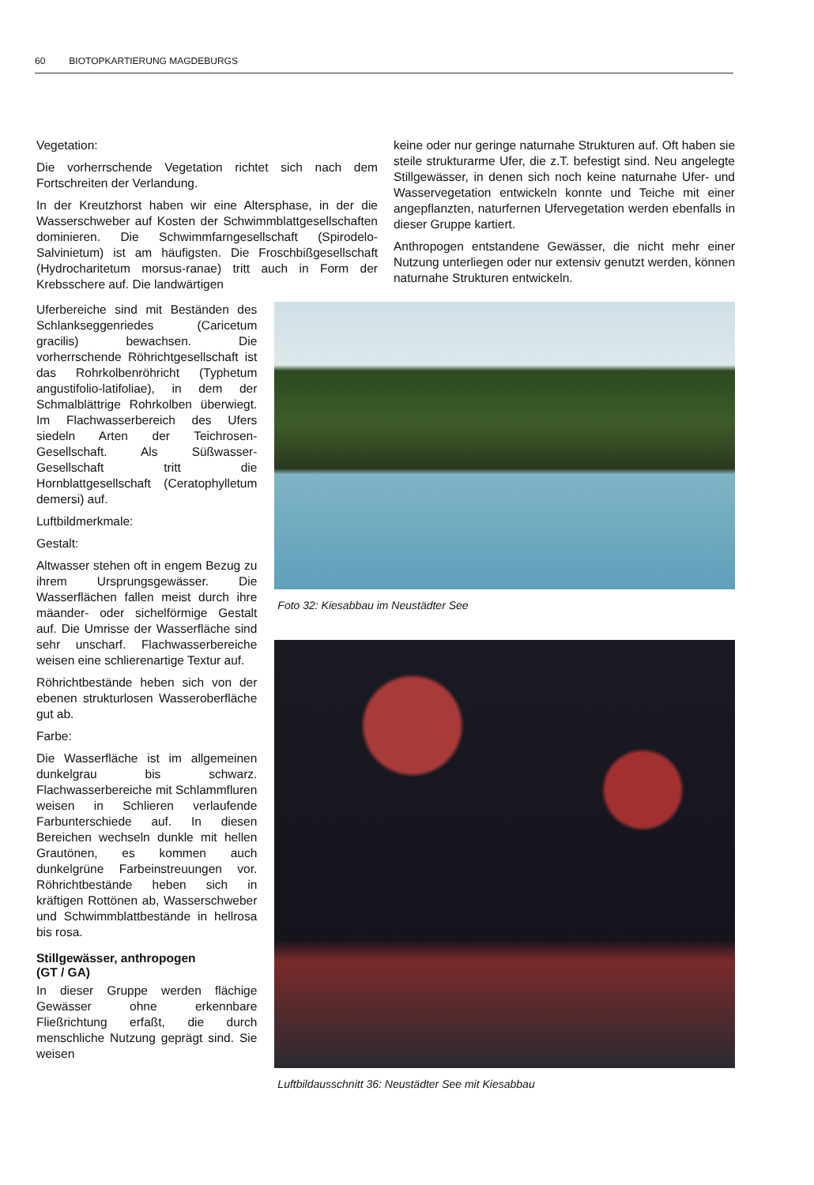60 BIOTOPKARTIERUNG MAGDEBURGS
Vegetation:
Die vorherrschende Vegetation richtet sich nach dem Fortschreiten der Verlandung.
In der Kreutzhorst haben wir eine Altersphase, in der die Wasserschweber auf Kosten der Schwimmblattgesellschaften dominieren. Die Schwimmfarngesellschaft (Spirodelo-Salvinietum) ist am häufigsten. Die Froschbißgesellschaft (Hydrocharitetum morsus-ranae) tritt auch in Form der Krebsschere auf. Die landwärtigen
keine oder nur geringe naturnahe Strukturen auf. Oft haben sie steile strukturarme Ufer, die z.T. befestigt sind. Neu angelegte Stillgewässer, in denen sich noch keine naturnahe Ufer- und Wasservegetation entwickeln konnte und Teiche mit einer angepflanzten, naturfernen Ufervegetation werden ebenfalls in dieser Gruppe kartiert.
Anthropogen entstandene Gewässer, die nicht mehr einer Nutzung unterliegen oder nur extensiv genutzt werden, können naturnahe Strukturen entwickeln.
Uferbereiche sind mit Beständen des Schlankseggenriedes (Caricetum gracilis) bewachsen. Die vorherrschende Röhrichtgesellschaft ist das Rohrkolbenröhricht (Typhetum angustifolio-latifoliae), in dem der Schmalblättrige Rohrkolben überwiegt. Im Flachwasserbereich des Ufers siedeln Arten der Teichrosen-Gesellschaft. Als Süßwasser-Gesellschaft tritt die Hornblattgesellschaft (Ceratophylletum demersi) auf.
Luftbildmerkmale:
Gestalt:
Altwasser stehen oft in engem Bezug zu ihrem Ursprungsgewässer. Die Wasserflächen fallen meist durch ihre mäander- oder sichelförmige Gestalt auf. Die Umrisse der Wasserfläche sind sehr unscharf. Flachwasserbereiche weisen eine schlierenartige Textur auf.
Röhrichtbestände heben sich von der ebenen strukturlosen Wasseroberfläche gut ab.
Farbe:
Die Wasserfläche ist im allgemeinen dunkelgrau bis schwarz. Flachwasserbereiche mit Schlammfluren weisen in Schlieren verlaufende Farbunterschiede auf. In diesen Bereichen wechseln dunkle mit hellen Grautönen, es kommen auch dunkelgrüne Farbeinstreuungen vor. Röhrichtbestände heben sich in kräftigen Rottönen ab, Wasserschweber und Schwimmblattbestände in hellrosa bis rosa.
Stillgewässer, anthropogen
(GT / GA)
In dieser Gruppe werden flächige Gewässer ohne erkennbare Fließrichtung erfaßt, die durch menschliche Nutzung geprägt sind. Sie weisen
Foto 32: Kiesabbau im Neustädter See
Luftbildausschnitt 36: Neustädter See mit Kiesabbau